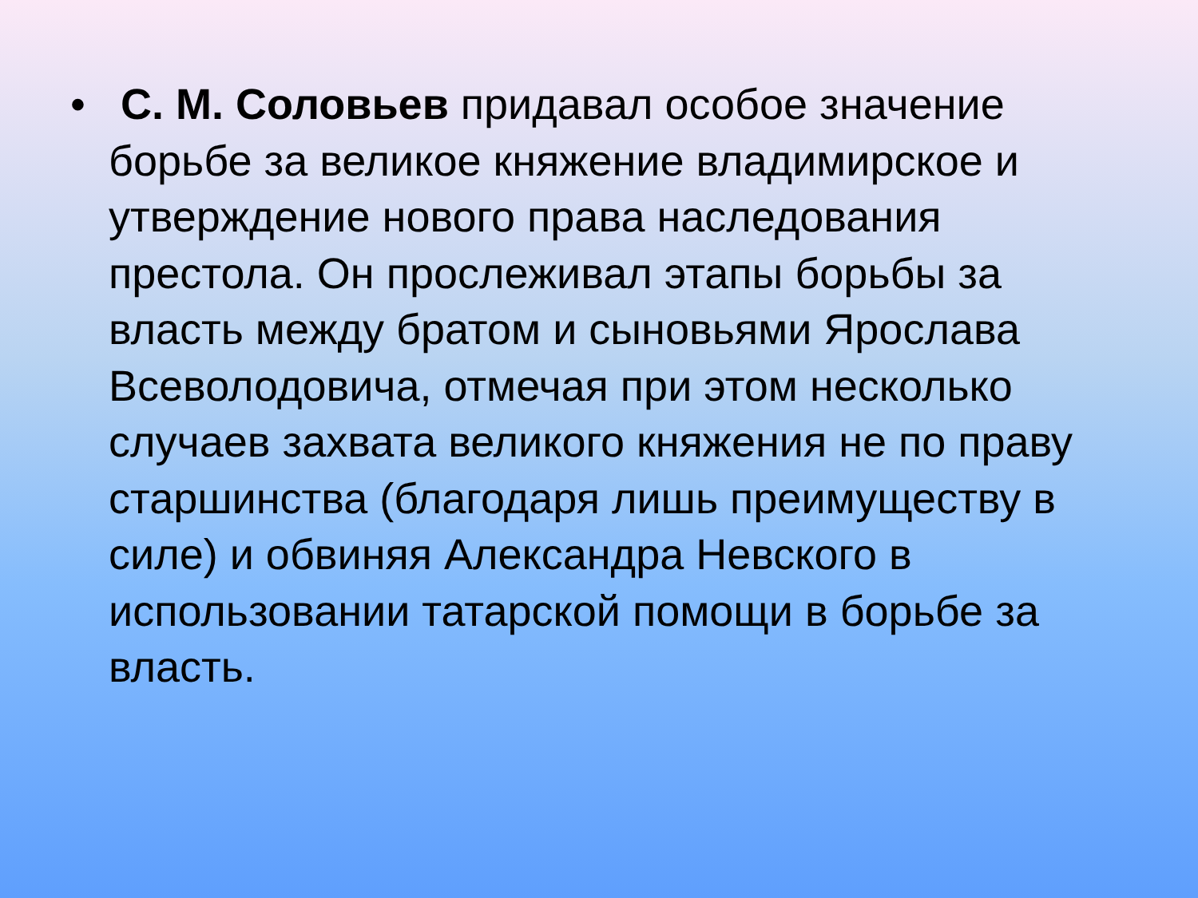•
С. М. Соловьев придавал особое значение борьбе за великое княжение владимирское и утверждение нового права наследования престола. Он прослеживал этапы борьбы за власть между братом и сыновьями Ярослава Всеволодовича, отмечая при этом несколько случаев захвата великого княжения не по праву старшинства (благодаря лишь преимуществу в силе) и обвиняя Александра Невского в использовании татарской помощи в борьбе за власть.